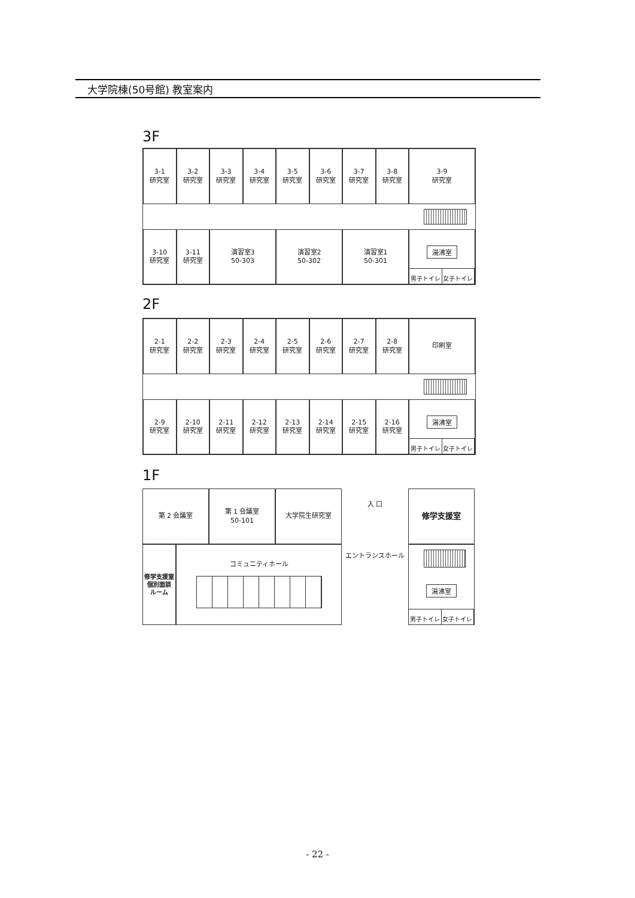大学院棟(50号館) 教室案内
3F
3-1
研究室
3-2
研究室
3-3
研究室
3-4
研究室
3-5
研究室
3-6
研究室
3-7
研究室
3-8
研究室
3-9
研究室
3-10
研究室
3-11
研究室
演習室3
50-303
演習室2
50-302
演習室1
50-301
湯沸室
男子トイレ 女子トイレ
2F
2-1
研究室
2-2
研究室
2-3
研究室
2-4
研究室
2-5
研究室
2-6
研究室
2-7
研究室
2-8
研究室
印刷室
2-9
研究室
2-10
研究室
2-11
研究室
2-12
研究室
2-13
研究室
2-14
研究室
2-15
研究室
2-16
研究室
湯沸室
男子トイレ 女子トイレ
1F
第 2 会議室
第 1 会議室
50-101
大学院生研究室
入 口
エントランスホール
修学支援室
修学支援室
個別面談
ルーム
コミュニティホール
湯沸室
男子トイレ 女子トイレ
- 22 -